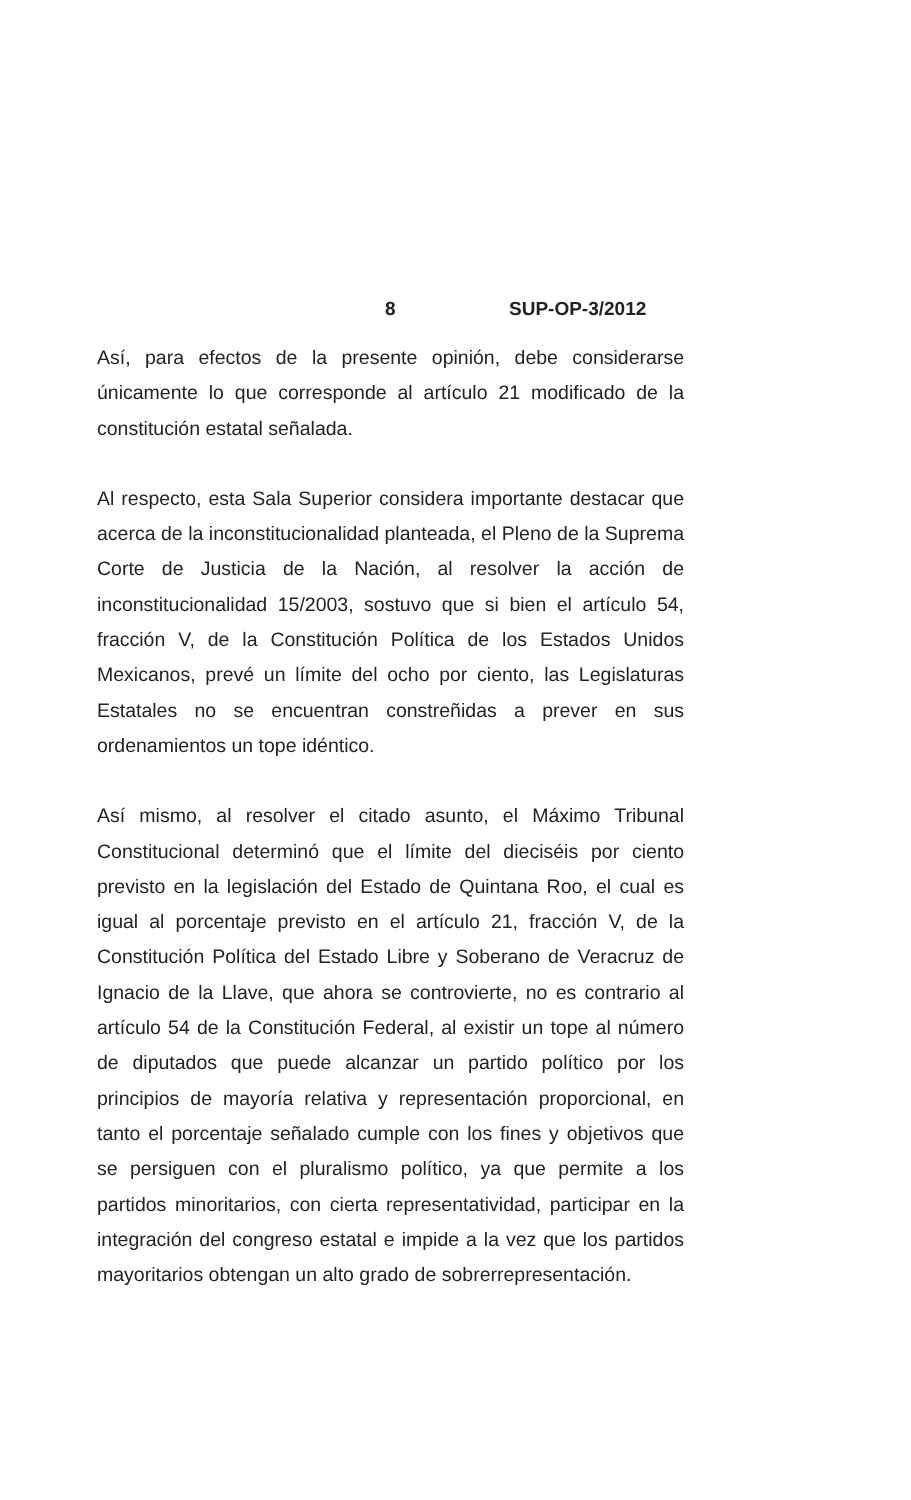8 SUP-OP-3/2012
Así, para efectos de la presente opinión, debe considerarse únicamente lo que corresponde al artículo 21 modificado de la constitución estatal señalada.
Al respecto, esta Sala Superior considera importante destacar que acerca de la inconstitucionalidad planteada, el Pleno de la Suprema Corte de Justicia de la Nación, al resolver la acción de inconstitucionalidad 15/2003, sostuvo que si bien el artículo 54, fracción V, de la Constitución Política de los Estados Unidos Mexicanos, prevé un límite del ocho por ciento, las Legislaturas Estatales no se encuentran constreñidas a prever en sus ordenamientos un tope idéntico.
Así mismo, al resolver el citado asunto, el Máximo Tribunal Constitucional determinó que el límite del dieciséis por ciento previsto en la legislación del Estado de Quintana Roo, el cual es igual al porcentaje previsto en el artículo 21, fracción V, de la Constitución Política del Estado Libre y Soberano de Veracruz de Ignacio de la Llave, que ahora se controvierte, no es contrario al artículo 54 de la Constitución Federal, al existir un tope al número de diputados que puede alcanzar un partido político por los principios de mayoría relativa y representación proporcional, en tanto el porcentaje señalado cumple con los fines y objetivos que se persiguen con el pluralismo político, ya que permite a los partidos minoritarios, con cierta representatividad, participar en la integración del congreso estatal e impide a la vez que los partidos mayoritarios obtengan un alto grado de sobrerrepresentación.